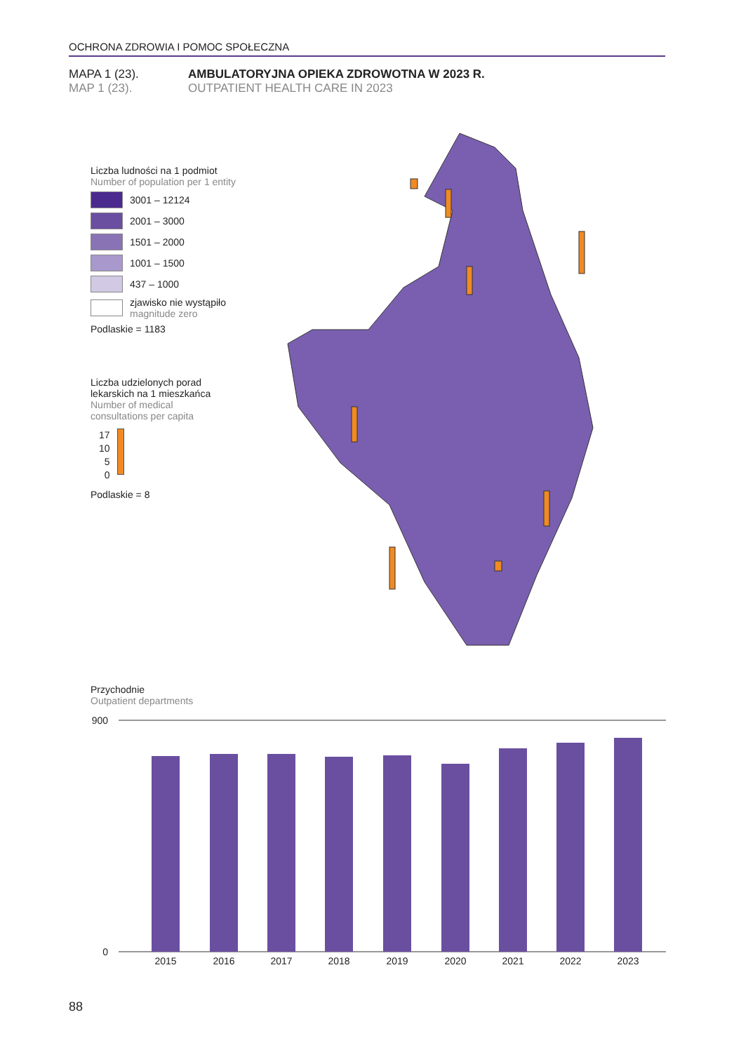OCHRONA ZDROWIA I POMOC SPOŁECZNA
MAPA 1 (23). AMBULATORYJNA OPIEKA ZDROWOTNA W 2023 R.
MAP 1 (23). OUTPATIENT HEALTH CARE IN 2023
Liczba ludności na 1 podmiot
Number of population per 1 entity
3001 – 12124
2001 – 3000
1501 – 2000
1001 – 1500
437 – 1000
zjawisko nie wystąpiło
magnitude zero
Podlaskie = 1183
Liczba udzielonych porad
lekarskich na 1 mieszkańca
Number of medical
consultations per capita
17
10
5
0
Podlaskie = 8
Przychodnie
Outpatient departments
900
0
2015
2016
2017
2018
2019
2020
2021
2022
2023
88